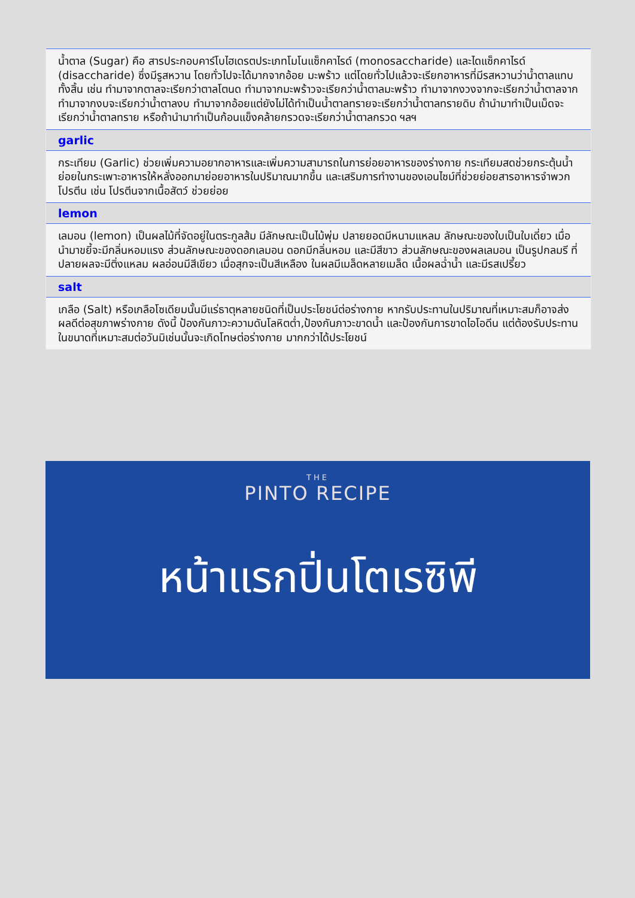น้ำตาล (Sugar) คือ สารประกอบคาร์โบไฮเดรตประเภทโมโนแซ็กคาไรด์ (monosaccharide) และไดแซ็กคาไรด์ (disaccharide) ซึ่งมีรูสหวาน โดยทั่วไปจะได้มากจากอ้อย มะพร้าว แต่โดยทั่วไปแล้วจะเรียกอาหารที่มีรสหวานว่าน้ำตาลแทบทั้งสิ้น เช่น ทำมาจากตาลจะเรียกว่าตาลโตนด ทำมาจากมะพร้าวจะเรียกว่าน้ำตาลมะพร้าว ทำมาจากงวงจากจะเรียกว่าน้ำตาลจาก ทำมาจากงบจะเรียกว่าน้ำตาลงบ ทำมาจากอ้อยแต่ยังไม่ได้ทำเป็นน้ำตาลทรายจะเรียกว่าน้ำตาลทรายดิบ ถ้านำมาทำเป็นเม็ดจะเรียกว่าน้ำตาลทราย หรือถ้านำมาทำเป็นก้อนแข็งคล้ายกรวดจะเรียกว่าน้ำตาลกรวด ฯลฯ
garlic
กระเทียม (Garlic) ช่วยเพิ่มความอยากอาหารและเพิ่มความสามารถในการย่อยอาหารของร่างกาย กระเทียมสดช่วยกระตุ้นน้ำย่อยในกระเพาะอาหารให้หลั่งออกมาย่อยอาหารในปริมาณมากขึ้น และเสริมการทำงานของเอนไซม์ที่ช่วยย่อยสารอาหารจำพวกโปรตีน เช่น โปรตีนจากเนื้อสัตว์ ช่วยย่อย
lemon
เลมอน (lemon) เป็นผลไม้ที่จัดอยู่ในตระกูลส้ม มีลักษณะเป็นไม้พุ่ม ปลายยอดมีหนามแหลม ลักษณะของใบเป็นใบเดี่ยว เมื่อนำมาขยี้จะมีกลิ่นหอมแรง ส่วนลักษณะของดอกเลมอน ดอกมีกลิ่นหอม และมีสีขาว ส่วนลักษณะของผลเลมอน เป็นรูปกลมรี ที่ปลายผลจะมีติ่งแหลม ผลอ่อนมีสีเขียว เมื่อสุกจะเป็นสีเหลือง ในผลมีเมล็ดหลายเมล็ด เนื้อผลฉ่ำน้ำ และมีรสเปรี้ยว
salt
เกลือ (Salt) หรือเกลือโซเดียมนั้นมีแร่ธาตุหลายชนิดที่เป็นประโยชน์ต่อร่างกาย หากรับประทานในปริมาณที่เหมาะสมก็อาจส่งผลดีต่อสุขภาพร่างกาย ดังนี้ ป้องกันภาวะความดันโลหิตต่ำ,ป้องกันภาวะขาดน้ำ และป้องกันการขาดไอโอดีน แต่ต้องรับประทานในขนาดที่เหมาะสมต่อวันมิเช่นนั้นจะเกิดโทษต่อร่างกาย มากกว่าได้ประโยชน์
THE
PINTO RECIPE
หน้าแรกปิ่นโตเรซิพี